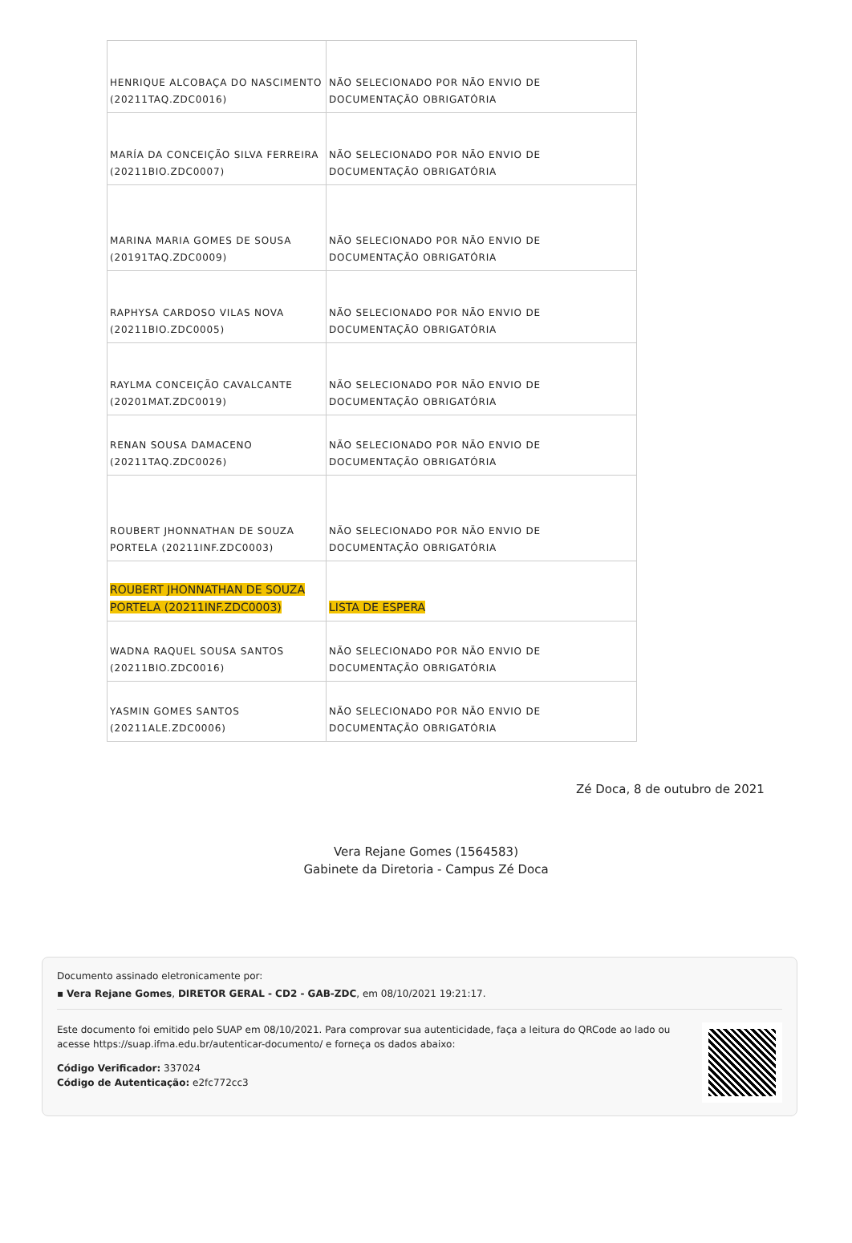| HENRIQUE ALCOBAÇA DO NASCIMENTO (20211TAQ.ZDC0016) | NÃO SELECIONADO POR NÃO ENVIO DE DOCUMENTAÇÃO OBRIGATÓRIA |
| MARÍA DA CONCEIÇÃO SILVA FERREIRA (20211BIO.ZDC0007) | NÃO SELECIONADO POR NÃO ENVIO DE DOCUMENTAÇÃO OBRIGATÓRIA |
| MARINA MARIA GOMES DE SOUSA (20191TAQ.ZDC0009) | NÃO SELECIONADO POR NÃO ENVIO DE DOCUMENTAÇÃO OBRIGATÓRIA |
| RAPHYSA CARDOSO VILAS NOVA (20211BIO.ZDC0005) | NÃO SELECIONADO POR NÃO ENVIO DE DOCUMENTAÇÃO OBRIGATÓRIA |
| RAYLMA CONCEIÇÃO CAVALCANTE (20201MAT.ZDC0019) | NÃO SELECIONADO POR NÃO ENVIO DE DOCUMENTAÇÃO OBRIGATÓRIA |
| RENAN SOUSA DAMACENO (20211TAQ.ZDC0026) | NÃO SELECIONADO POR NÃO ENVIO DE DOCUMENTAÇÃO OBRIGATÓRIA |
| ROUBERT JHONNATHAN DE SOUZA PORTELA (20211INF.ZDC0003) | NÃO SELECIONADO POR NÃO ENVIO DE DOCUMENTAÇÃO OBRIGATÓRIA |
| ROUBERT JHONNATHAN DE SOUZA PORTELA (20211INF.ZDC0003) | LISTA DE ESPERA |
| WADNA RAQUEL SOUSA SANTOS (20211BIO.ZDC0016) | NÃO SELECIONADO POR NÃO ENVIO DE DOCUMENTAÇÃO OBRIGATÓRIA |
| YASMIN GOMES SANTOS (20211ALE.ZDC0006) | NÃO SELECIONADO POR NÃO ENVIO DE DOCUMENTAÇÃO OBRIGATÓRIA |
Zé Doca, 8 de outubro de 2021
Vera Rejane Gomes (1564583)
Gabinete da Diretoria - Campus Zé Doca
Documento assinado eletronicamente por:
▪ Vera Rejane Gomes, DIRETOR GERAL - CD2 - GAB-ZDC, em 08/10/2021 19:21:17.
Este documento foi emitido pelo SUAP em 08/10/2021. Para comprovar sua autenticidade, faça a leitura do QRCode ao lado ou acesse https://suap.ifma.edu.br/autenticar-documento/ e forneça os dados abaixo:
Código Verificador: 337024
Código de Autenticação: e2fc772cc3